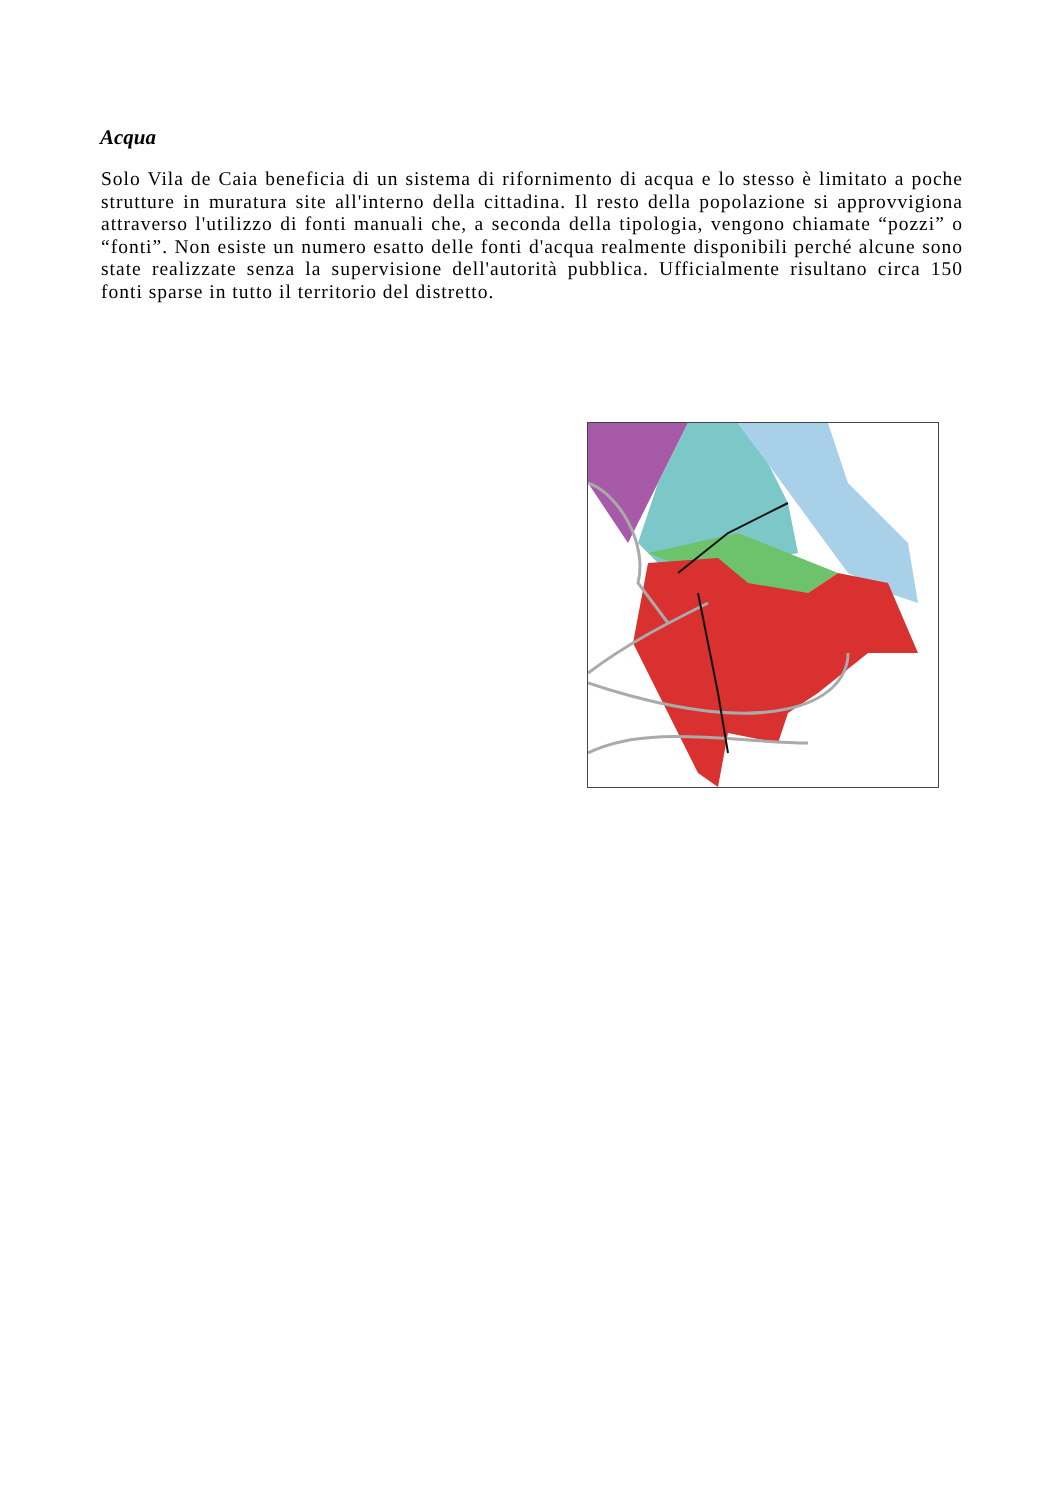Acqua
Solo Vila de Caia beneficia di un sistema di rifornimento di acqua e lo stesso è limitato a poche strutture in muratura site all'interno della cittadina. Il resto della popolazione si approvvigiona attraverso l'utilizzo di fonti manuali che, a seconda della tipologia, vengono chiamate “pozzi” o “fonti”. Non esiste un numero esatto delle fonti d'acqua realmente disponibili perché alcune sono state realizzate senza la supervisione dell'autorità pubblica. Ufficialmente risultano circa 150 fonti sparse in tutto il territorio del distretto.